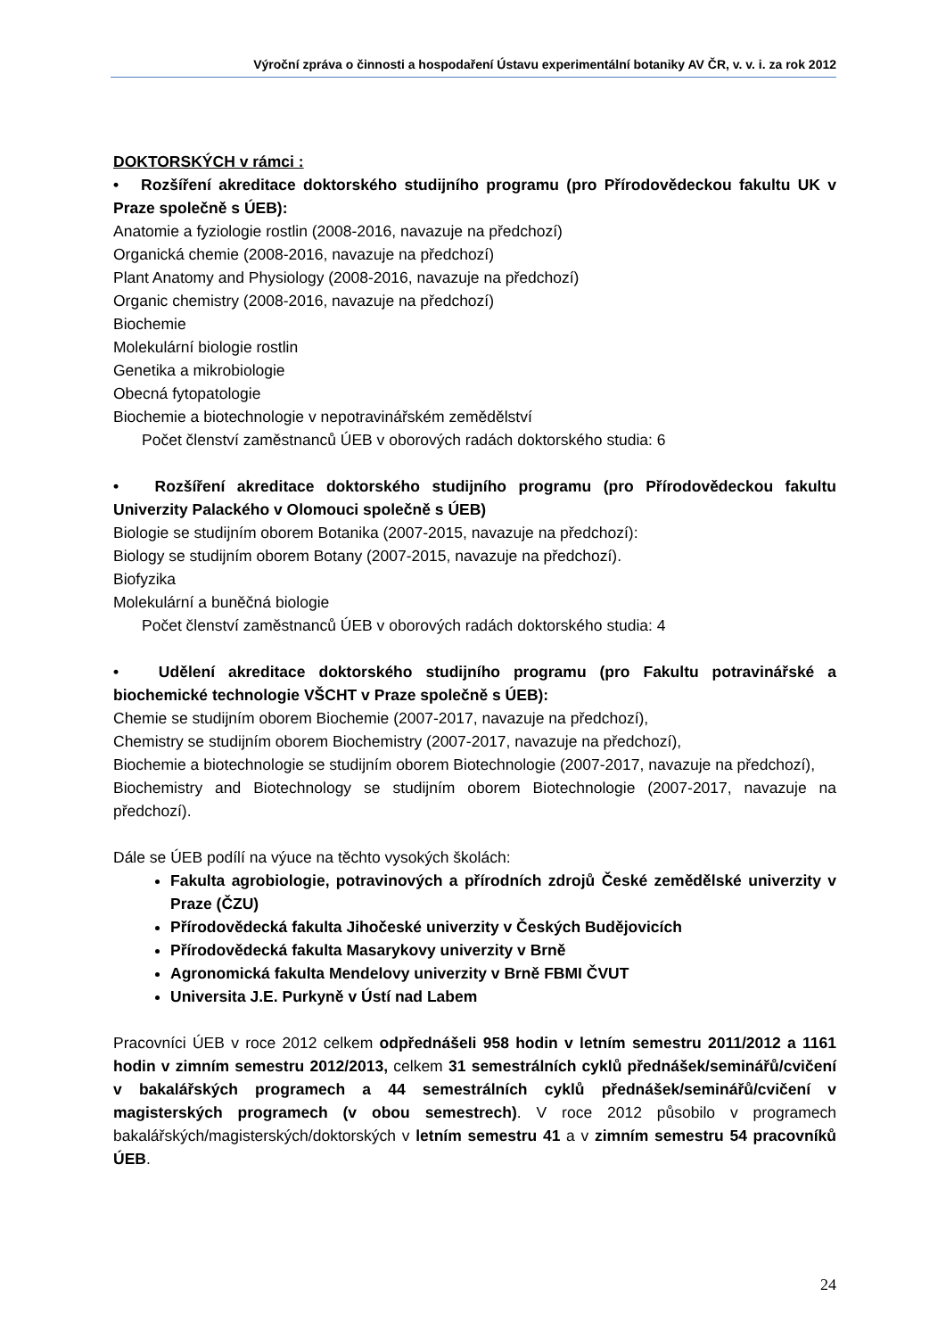Výroční zpráva o činnosti a hospodaření Ústavu experimentální botaniky AV ČR, v. v. i. za rok 2012
DOKTORSKÝCH v rámci :
• Rozšíření akreditace doktorského studijního programu (pro Přírodovědeckou fakultu UK v Praze společně s ÚEB):
Anatomie a fyziologie rostlin (2008-2016, navazuje na předchozí)
Organická chemie (2008-2016, navazuje na předchozí)
Plant Anatomy and Physiology (2008-2016, navazuje na předchozí)
Organic chemistry (2008-2016, navazuje na předchozí)
Biochemie
Molekulární biologie rostlin
Genetika a mikrobiologie
Obecná fytopatologie
Biochemie a biotechnologie v nepotravinářském zemědělství
Počet členství zaměstnanců ÚEB v oborových radách doktorského studia: 6
• Rozšíření akreditace doktorského studijního programu (pro Přírodovědeckou fakultu Univerzity Palackého v Olomouci společně s ÚEB)
Biologie se studijním oborem Botanika (2007-2015, navazuje na předchozí):
Biology se studijním oborem Botany (2007-2015, navazuje na předchozí).
Biofyzika
Molekulární a buněčná biologie
Počet členství zaměstnanců ÚEB v oborových radách doktorského studia: 4
• Udělení akreditace doktorského studijního programu (pro Fakultu potravinářské a biochemické technologie VŠCHT v Praze společně s ÚEB):
Chemie se studijním oborem Biochemie (2007-2017, navazuje na předchozí),
Chemistry se studijním oborem Biochemistry (2007-2017, navazuje na předchozí),
Biochemie a biotechnologie se studijním oborem Biotechnologie (2007-2017, navazuje na předchozí),
Biochemistry and Biotechnology se studijním oborem Biotechnologie (2007-2017, navazuje na předchozí).
Dále se ÚEB podílí na výuce na těchto vysokých školách:
Fakulta agrobiologie, potravinových a přírodních zdrojů České zemědělské univerzity v Praze (ČZU)
Přírodovědecká fakulta Jihočeské univerzity v Českých Budějovicích
Přírodovědecká fakulta Masarykovy univerzity v Brně
Agronomická fakulta Mendelovy univerzity v Brně FBMI ČVUT
Universita J.E. Purkyně v Ústí nad Labem
Pracovníci ÚEB v roce 2012 celkem odpřednášeli 958 hodin v letním semestru 2011/2012 a 1161 hodin v zimním semestru 2012/2013, celkem 31 semestrálních cyklů přednášek/seminářů/cvičení v bakalářských programech a 44 semestrálních cyklů přednášek/seminářů/cvičení v magisterských programech (v obou semestrech). V roce 2012 působilo v programech bakalářských/magisterských/doktorských v letním semestru 41 a v zimním semestru 54 pracovníků ÚEB.
24